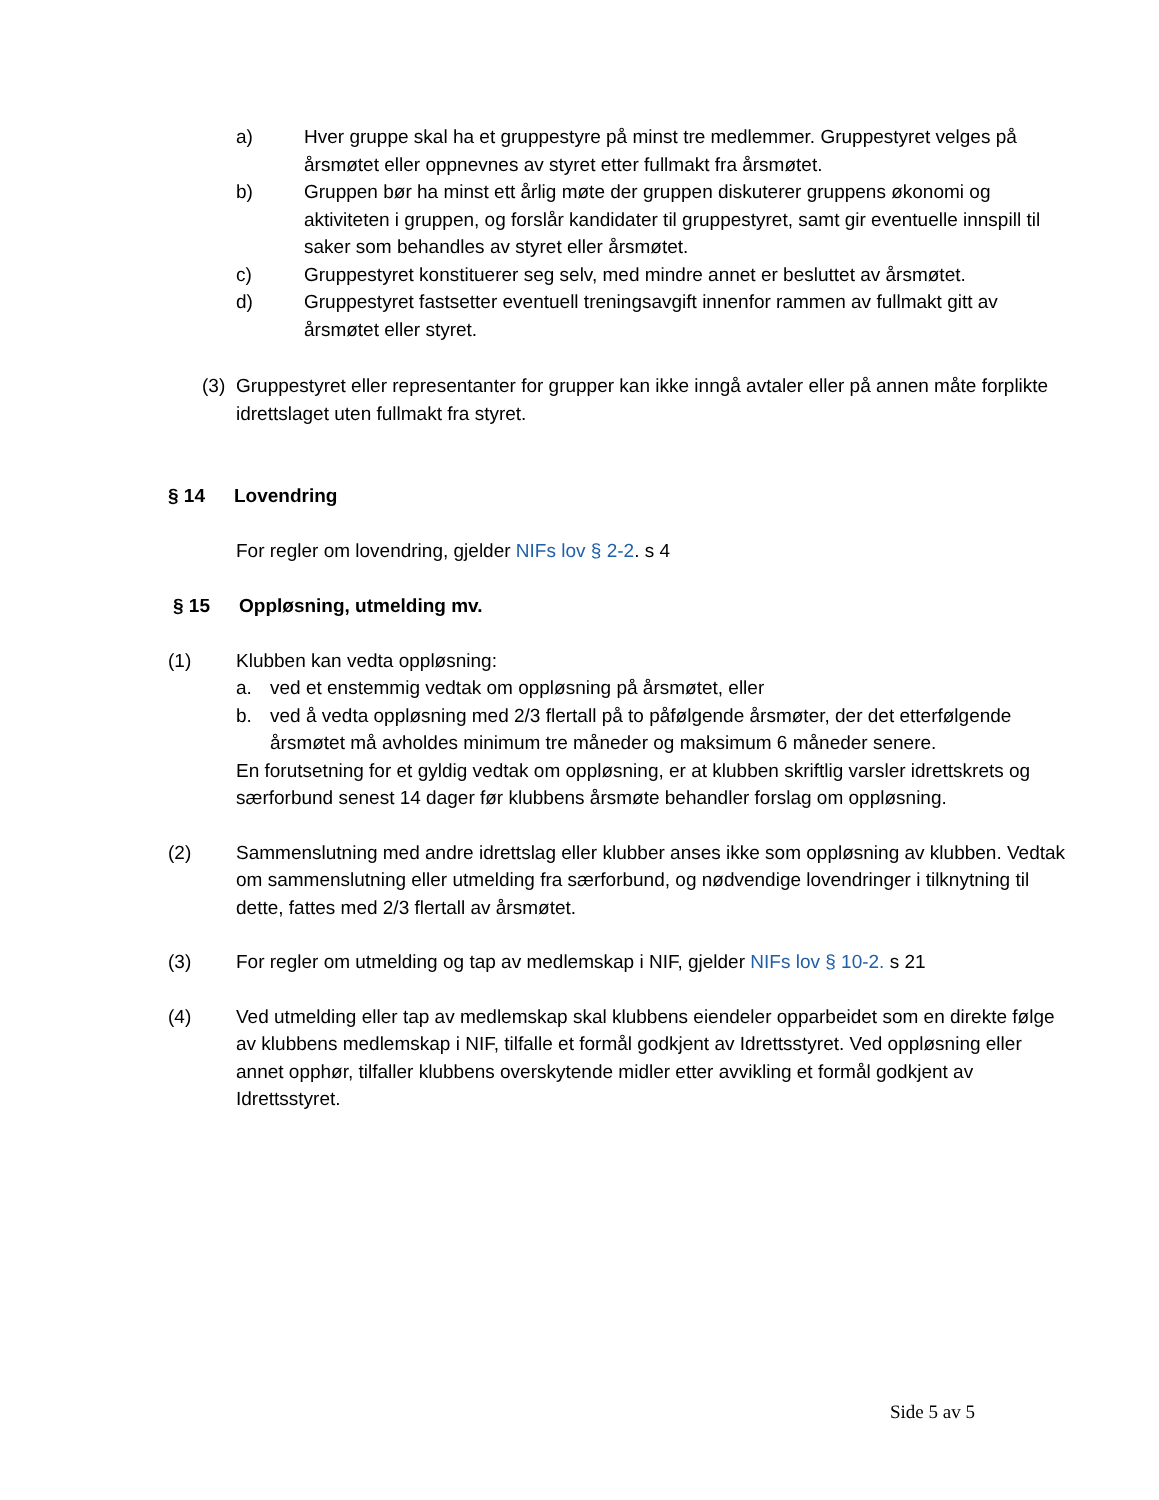a) Hver gruppe skal ha et gruppestyre på minst tre medlemmer. Gruppestyret velges på årsmøtet eller oppnevnes av styret etter fullmakt fra årsmøtet.
b) Gruppen bør ha minst ett årlig møte der gruppen diskuterer gruppens økonomi og aktiviteten i gruppen, og forslår kandidater til gruppestyret, samt gir eventuelle innspill til saker som behandles av styret eller årsmøtet.
c) Gruppestyret konstituerer seg selv, med mindre annet er besluttet av årsmøtet.
d) Gruppestyret fastsetter eventuell treningsavgift innenfor rammen av fullmakt gitt av årsmøtet eller styret.
(3)
Gruppestyret eller representanter for grupper kan ikke inngå avtaler eller på annen måte forplikte idrettslaget uten fullmakt fra styret.
§ 14 Lovendring
For regler om lovendring, gjelder NIFs lov § 2-2. s 4
§ 15 Oppløsning, utmelding mv.
(1) Klubben kan vedta oppløsning:
a. ved et enstemmig vedtak om oppløsning på årsmøtet, eller
b. ved å vedta oppløsning med 2/3 flertall på to påfølgende årsmøter, der det etterfølgende årsmøtet må avholdes minimum tre måneder og maksimum 6 måneder senere.
En forutsetning for et gyldig vedtak om oppløsning, er at klubben skriftlig varsler idrettskrets og særforbund senest 14 dager før klubbens årsmøte behandler forslag om oppløsning.
(2) Sammenslutning med andre idrettslag eller klubber anses ikke som oppløsning av klubben. Vedtak om sammenslutning eller utmelding fra særforbund, og nødvendige lovendringer i tilknytning til dette, fattes med 2/3 flertall av årsmøtet.
(3) For regler om utmelding og tap av medlemskap i NIF, gjelder NIFs lov § 10-2. s 21
(4) Ved utmelding eller tap av medlemskap skal klubbens eiendeler opparbeidet som en direkte følge av klubbens medlemskap i NIF, tilfalle et formål godkjent av Idrettsstyret. Ved oppløsning eller annet opphør, tilfaller klubbens overskytende midler etter avvikling et formål godkjent av Idrettsstyret.
Side 5 av 5